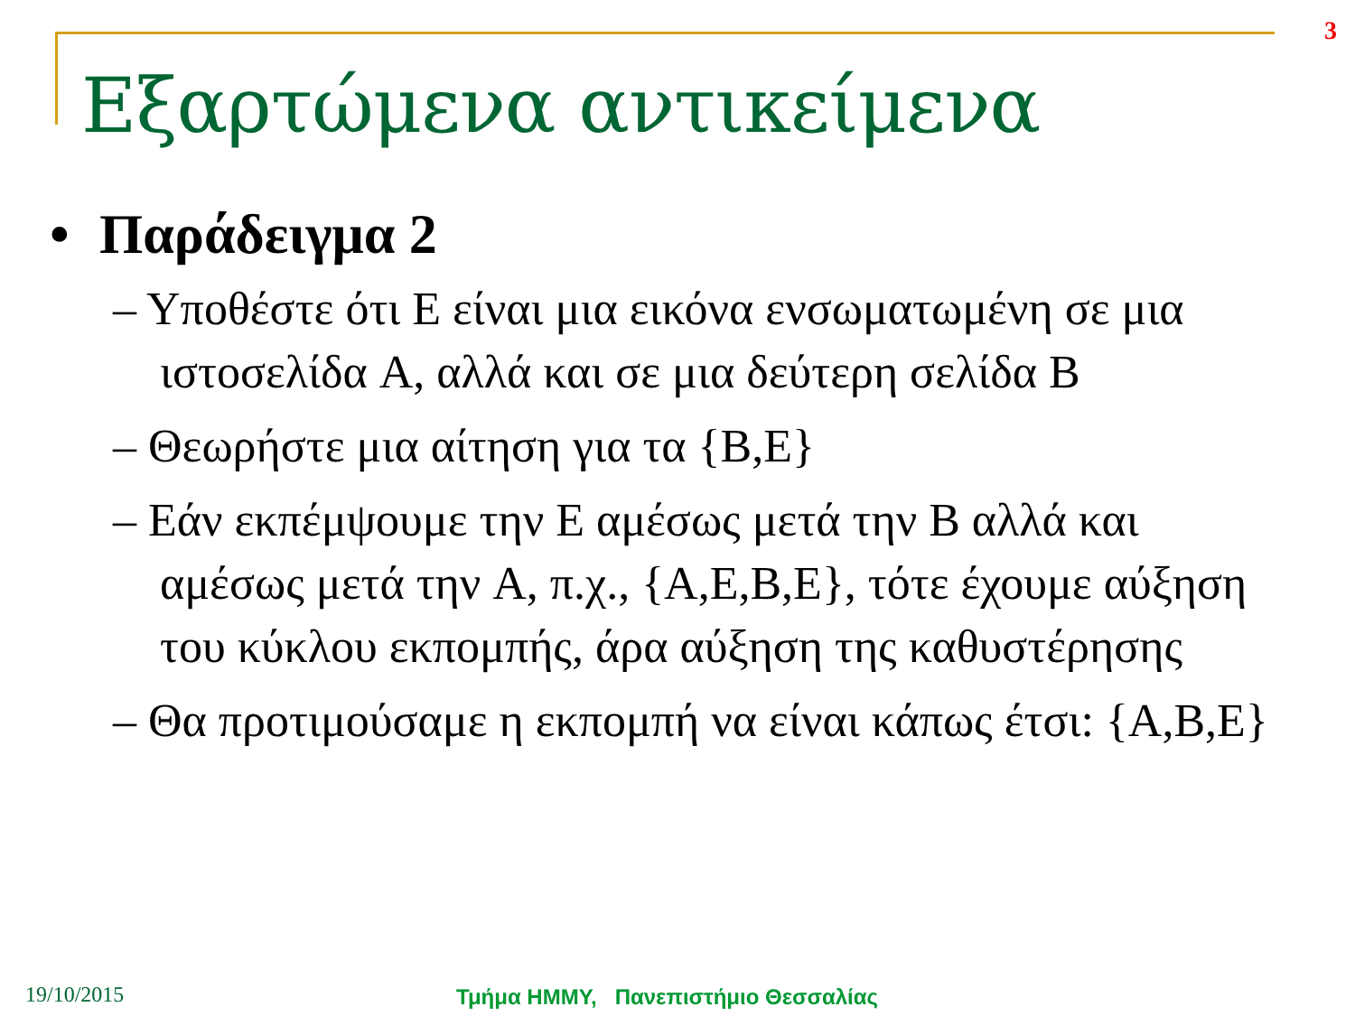3
Εξαρτώμενα αντικείμενα
• Παράδειγμα 2
– Υποθέστε ότι E είναι μια εικόνα ενσωματωμένη σε μια ιστοσελίδα A, αλλά και σε μια δεύτερη σελίδα B
– Θεωρήστε μια αίτηση για τα {B,E}
– Εάν εκπέμψουμε την E αμέσως μετά την B αλλά και αμέσως μετά την A, π.χ., {A,E,B,E}, τότε έχουμε αύξηση του κύκλου εκπομπής, άρα αύξηση της καθυστέρησης
– Θα προτιμούσαμε η εκπομπή να είναι κάπως έτσι: {A,B,E}
19/10/2015
Τμήμα ΗΜΜΥ, Πανεπιστήμιο Θεσσαλίας